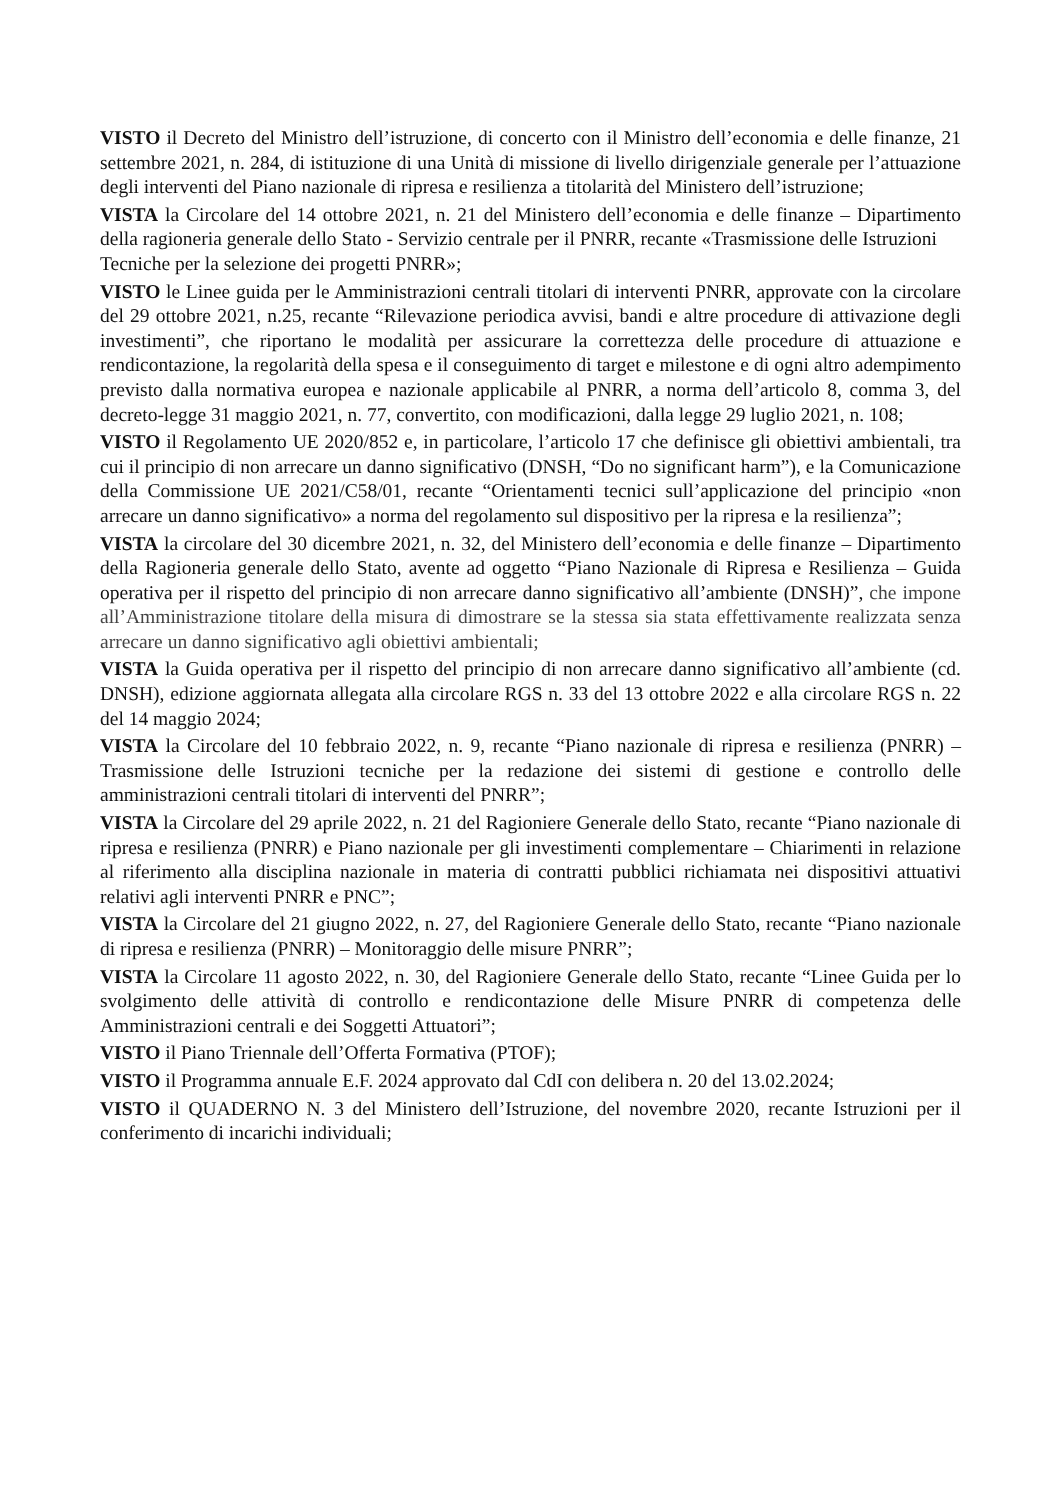VISTO il Decreto del Ministro dell’istruzione, di concerto con il Ministro dell’economia e delle finanze, 21 settembre 2021, n. 284, di istituzione di una Unità di missione di livello dirigenziale generale per l’attuazione degli interventi del Piano nazionale di ripresa e resilienza a titolarità del Ministero dell’istruzione;
VISTA la Circolare del 14 ottobre 2021, n. 21 del Ministero dell’economia e delle finanze – Dipartimento della ragioneria generale dello Stato - Servizio centrale per il PNRR, recante «Trasmissione delle Istruzioni
Tecniche per la selezione dei progetti PNRR»;
VISTO le Linee guida per le Amministrazioni centrali titolari di interventi PNRR, approvate con la circolare del 29 ottobre 2021, n.25, recante “Rilevazione periodica avvisi, bandi e altre procedure di attivazione degli investimenti”, che riportano le modalità per assicurare la correttezza delle procedure di attuazione e rendicontazione, la regolarità della spesa e il conseguimento di target e milestone e di ogni altro adempimento previsto dalla normativa europea e nazionale applicabile al PNRR, a norma dell’articolo 8, comma 3, del decreto-legge 31 maggio 2021, n. 77, convertito, con modificazioni, dalla legge 29 luglio 2021, n. 108;
VISTO il Regolamento UE 2020/852 e, in particolare, l’articolo 17 che definisce gli obiettivi ambientali, tra cui il principio di non arrecare un danno significativo (DNSH, “Do no significant harm”), e la Comunicazione della Commissione UE 2021/C58/01, recante “Orientamenti tecnici sull’applicazione del principio «non arrecare un danno significativo» a norma del regolamento sul dispositivo per la ripresa e la resilienza”;
VISTA la circolare del 30 dicembre 2021, n. 32, del Ministero dell’economia e delle finanze – Dipartimento della Ragioneria generale dello Stato, avente ad oggetto “Piano Nazionale di Ripresa e Resilienza – Guida operativa per il rispetto del principio di non arrecare danno significativo all’ambiente (DNSH)”, che impone all’Amministrazione titolare della misura di dimostrare se la stessa sia stata effettivamente realizzata senza arrecare un danno significativo agli obiettivi ambientali;
VISTA la Guida operativa per il rispetto del principio di non arrecare danno significativo all’ambiente (cd. DNSH), edizione aggiornata allegata alla circolare RGS n. 33 del 13 ottobre 2022 e alla circolare RGS n. 22 del 14 maggio 2024;
VISTA la Circolare del 10 febbraio 2022, n. 9, recante “Piano nazionale di ripresa e resilienza (PNRR) – Trasmissione delle Istruzioni tecniche per la redazione dei sistemi di gestione e controllo delle amministrazioni centrali titolari di interventi del PNRR”;
VISTA la Circolare del 29 aprile 2022, n. 21 del Ragioniere Generale dello Stato, recante “Piano nazionale di ripresa e resilienza (PNRR) e Piano nazionale per gli investimenti complementare – Chiarimenti in relazione al riferimento alla disciplina nazionale in materia di contratti pubblici richiamata nei dispositivi attuativi relativi agli interventi PNRR e PNC”;
VISTA la Circolare del 21 giugno 2022, n. 27, del Ragioniere Generale dello Stato, recante “Piano nazionale di ripresa e resilienza (PNRR) – Monitoraggio delle misure PNRR”;
VISTA la Circolare 11 agosto 2022, n. 30, del Ragioniere Generale dello Stato, recante “Linee Guida per lo svolgimento delle attività di controllo e rendicontazione delle Misure PNRR di competenza delle Amministrazioni centrali e dei Soggetti Attuatori”;
VISTO il Piano Triennale dell’Offerta Formativa (PTOF);
VISTO il Programma annuale E.F. 2024 approvato dal CdI con delibera n. 20 del 13.02.2024;
VISTO il QUADERNO N. 3 del Ministero dell’Istruzione, del novembre 2020, recante Istruzioni per il conferimento di incarichi individuali;